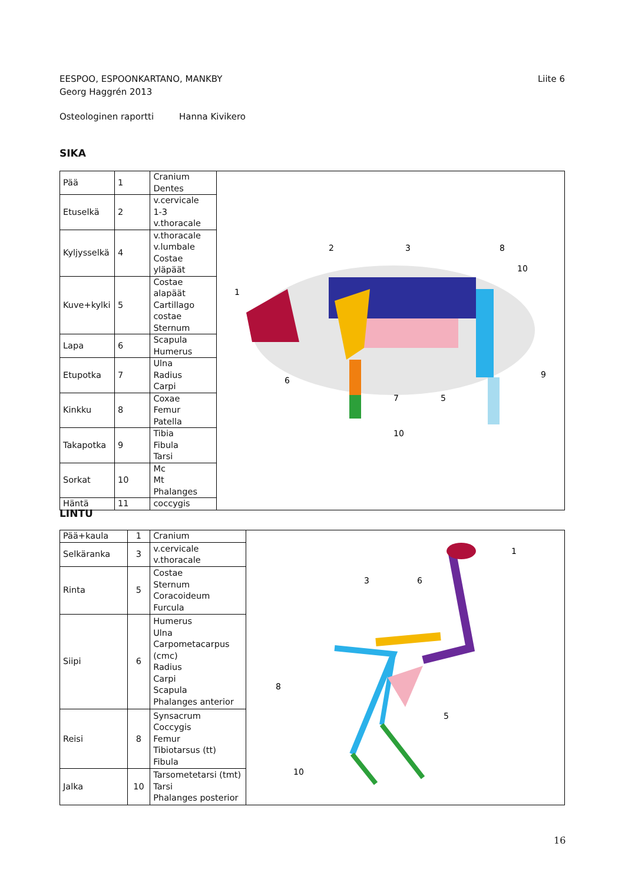EESPOO, ESPOONKARTANO, MANKBY Liite 6
Georg Haggrén 2013
Osteologinen raportti Hanna Kivikero
SIKA
| Pää | 1 | Cranium Dentes | 1 2 3 5 6 7 8 9 10 10 |
| Etuselkä | 2 | v.cervicale 1-3 v.thoracale | |
| Kyljysselkä | 4 | v.thoracale v.lumbale Costae yläpäät | |
| Kuve+kylki | 5 | Costae alapäät Cartillago costae Sternum | |
| Lapa | 6 | Scapula Humerus | |
| Etupotka | 7 | Ulna Radius Carpi | |
| Kinkku | 8 | Coxae Femur Patella | |
| Takapotka | 9 | Tibia Fibula Tarsi | |
| Sorkat | 10 | Mc Mt Phalanges | |
| Häntä | 11 | coccygis | |
LINTU
| Pää+kaula | 1 | Cranium | 1 3 6 8 5 10 |
| Selkäranka | 3 | v.cervicale v.thoracale | |
| Rinta | 5 | Costae Sternum Coracoideum Furcula | |
| Siipi | 6 | Humerus Ulna Carpometacarpus (cmc) Radius Carpi Scapula Phalanges anterior | |
| Reisi | 8 | Synsacrum Coccygis Femur Tibiotarsus (tt) Fibula | |
| Jalka | 10 | Tarsometetarsi (tmt) Tarsi Phalanges posterior | |
16